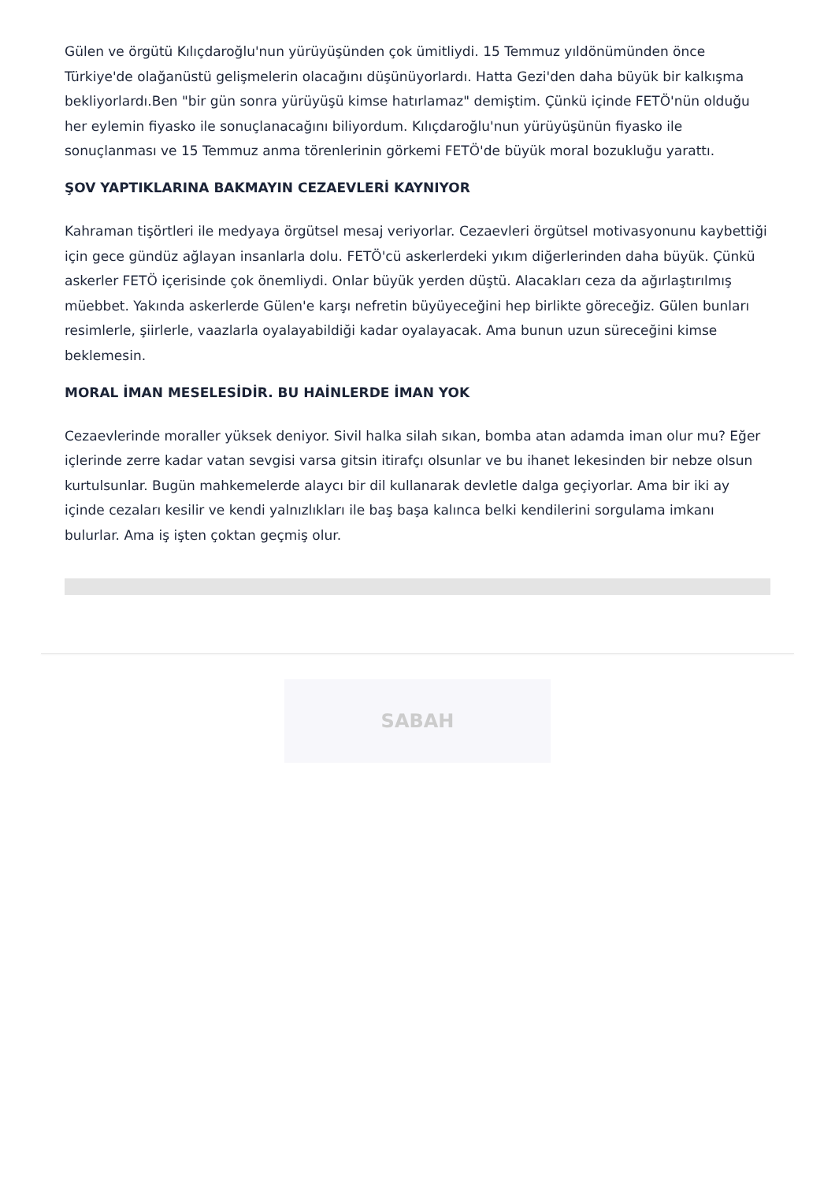Gülen ve örgütü Kılıçdaroğlu'nun yürüyüşünden çok ümitliydi. 15 Temmuz yıldönümünden önce Türkiye'de olağanüstü gelişmelerin olacağını düşünüyorlardı. Hatta Gezi'den daha büyük bir kalkışma bekliyorlardı.Ben "bir gün sonra yürüyüşü kimse hatırlamaz" demiştim. Çünkü içinde FETÖ'nün olduğu her eylemin fiyasko ile sonuçlanacağını biliyordum. Kılıçdaroğlu'nun yürüyüşünün fiyasko ile sonuçlanması ve 15 Temmuz anma törenlerinin görkemi FETÖ'de büyük moral bozukluğu yarattı.
ŞOV YAPTIKLARINA BAKMAYIN CEZAEVLERİ KAYNIYOR
Kahraman tişörtleri ile medyaya örgütsel mesaj veriyorlar. Cezaevleri örgütsel motivasyonunu kaybettiği için gece gündüz ağlayan insanlarla dolu. FETÖ'cü askerlerdeki yıkım diğerlerinden daha büyük. Çünkü askerler FETÖ içerisinde çok önemliydi. Onlar büyük yerden düştü. Alacakları ceza da ağırlaştırılmış müebbet. Yakında askerlerde Gülen'e karşı nefretin büyüyeceğini hep birlikte göreceğiz. Gülen bunları resimlerle, şiirlerle, vaazlarla oyalayabildiği kadar oyalayacak. Ama bunun uzun süreceğini kimse beklemesin.
MORAL İMAN MESELESİDİR. BU HAİNLERDE İMAN YOK
Cezaevlerinde moraller yüksek deniyor. Sivil halka silah sıkan, bomba atan adamda iman olur mu? Eğer içlerinde zerre kadar vatan sevgisi varsa gitsin itirafçı olsunlar ve bu ihanet lekesinden bir nebze olsun kurtulsunlar. Bugün mahkemelerde alaycı bir dil kullanarak devletle dalga geçiyorlar. Ama bir iki ay içinde cezaları kesilir ve kendi yalnızlıkları ile baş başa kalınca belki kendilerini sorgulama imkanı bulurlar. Ama iş işten çoktan geçmiş olur.
SABAH